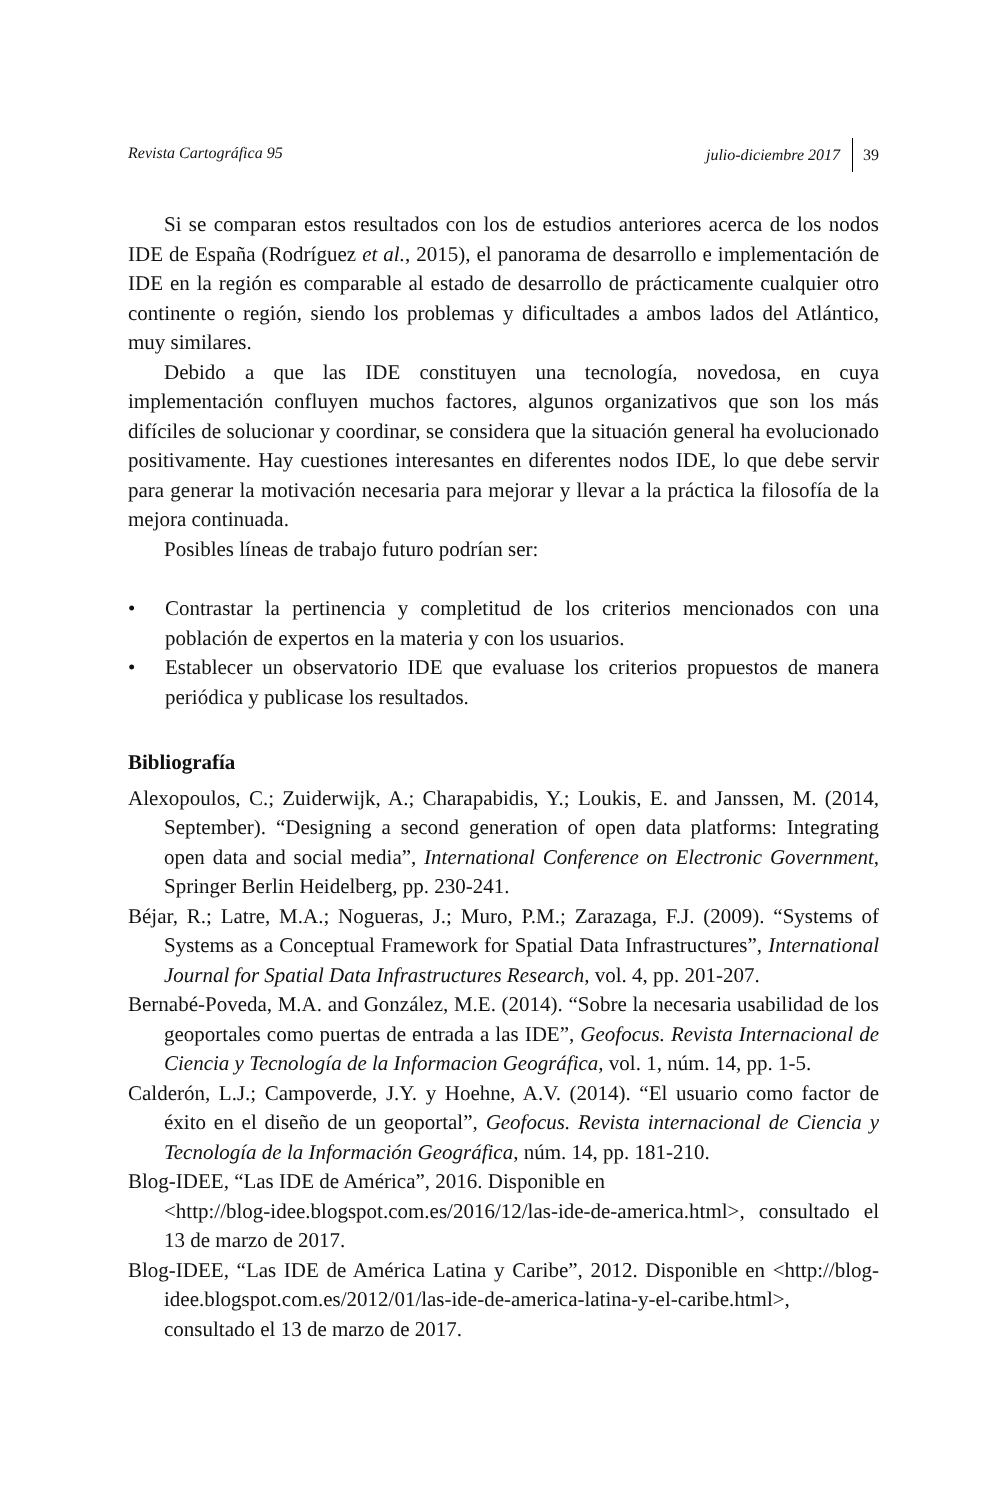Revista Cartográfica 95 julio-diciembre 2017 39
Si se comparan estos resultados con los de estudios anteriores acerca de los nodos IDE de España (Rodríguez et al., 2015), el panorama de desarrollo e implementación de IDE en la región es comparable al estado de desarrollo de prácticamente cualquier otro continente o región, siendo los problemas y dificultades a ambos lados del Atlántico, muy similares.
Debido a que las IDE constituyen una tecnología, novedosa, en cuya implementación confluyen muchos factores, algunos organizativos que son los más difíciles de solucionar y coordinar, se considera que la situación general ha evolucionado positivamente. Hay cuestiones interesantes en diferentes nodos IDE, lo que debe servir para generar la motivación necesaria para mejorar y llevar a la práctica la filosofía de la mejora continuada.
Posibles líneas de trabajo futuro podrían ser:
• Contrastar la pertinencia y completitud de los criterios mencionados con una población de expertos en la materia y con los usuarios.
• Establecer un observatorio IDE que evaluase los criterios propuestos de manera periódica y publicase los resultados.
Bibliografía
Alexopoulos, C.; Zuiderwijk, A.; Charapabidis, Y.; Loukis, E. and Janssen, M. (2014, September). “Designing a second generation of open data platforms: Integrating open data and social media”, International Conference on Electronic Government, Springer Berlin Heidelberg, pp. 230-241.
Béjar, R.; Latre, M.A.; Nogueras, J.; Muro, P.M.; Zarazaga, F.J. (2009). “Systems of Systems as a Conceptual Framework for Spatial Data Infrastructures”, International Journal for Spatial Data Infrastructures Research, vol. 4, pp. 201-207.
Bernabé-Poveda, M.A. and González, M.E. (2014). “Sobre la necesaria usabilidad de los geoportales como puertas de entrada a las IDE”, Geofocus. Revista Internacional de Ciencia y Tecnología de la Informacion Geográfica, vol. 1, núm. 14, pp. 1-5.
Calderón, L.J.; Campoverde, J.Y. y Hoehne, A.V. (2014). “El usuario como factor de éxito en el diseño de un geoportal”, Geofocus. Revista internacional de Ciencia y Tecnología de la Información Geográfica, núm. 14, pp. 181-210.
Blog-IDEE, “Las IDE de América”, 2016. Disponible en
<http://blog-idee.blogspot.com.es/2016/12/las-ide-de-america.html>, consultado el 13 de marzo de 2017.
Blog-IDEE, “Las IDE de América Latina y Caribe”, 2012. Disponible en <http://blog-idee.blogspot.com.es/2012/01/las-ide-de-america-latina-y-el-caribe.html>, consultado el 13 de marzo de 2017.